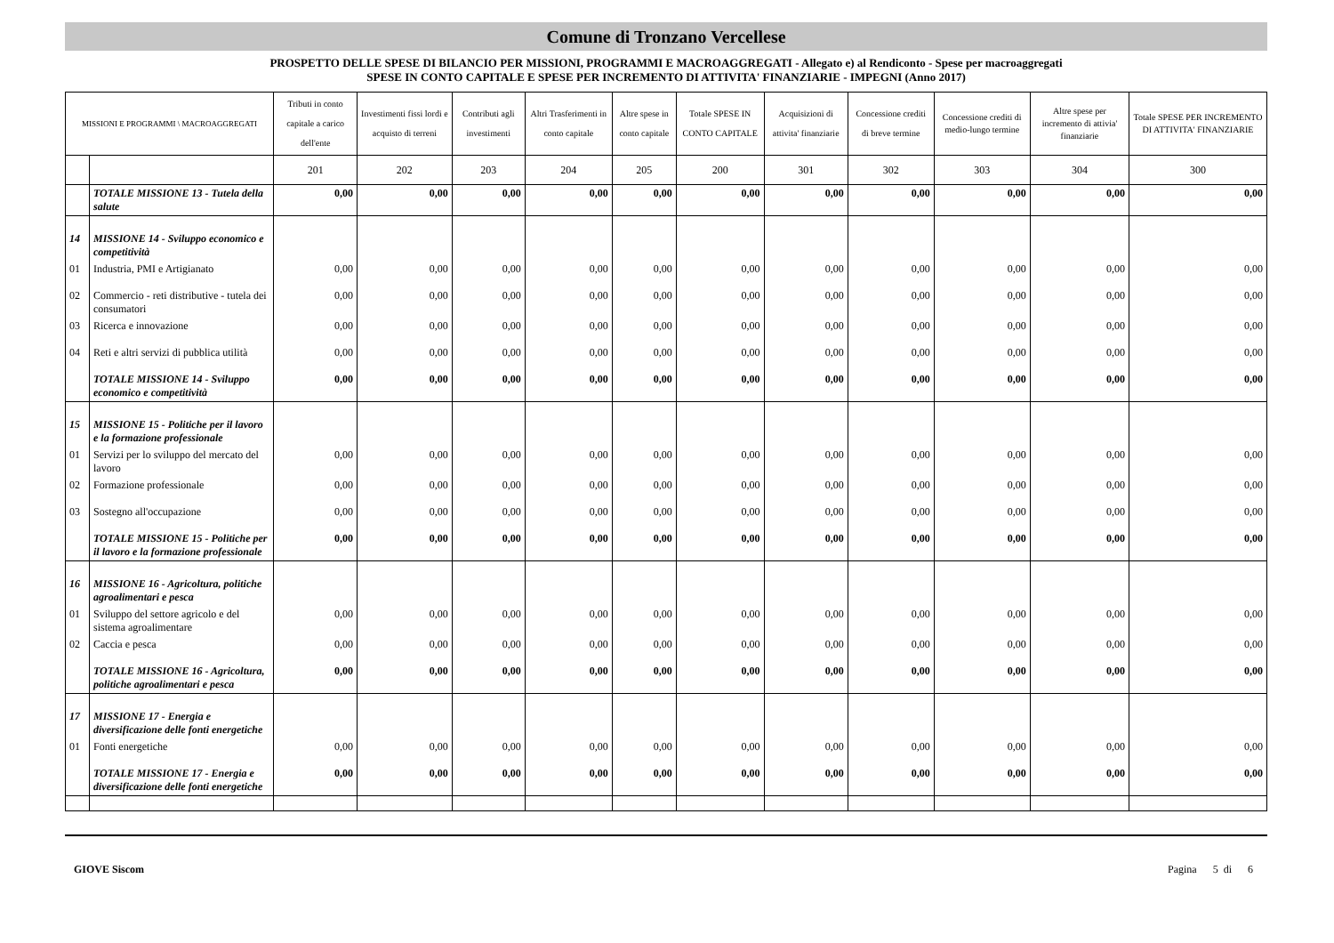Comune di Tronzano Vercellese
PROSPETTO DELLE SPESE DI BILANCIO PER MISSIONI, PROGRAMMI E MACROAGGREGATI - Allegato e) al Rendiconto - Spese per macroaggregati
SPESE IN CONTO CAPITALE E SPESE PER INCREMENTO DI ATTIVITA' FINANZIARIE - IMPEGNI (Anno 2017)
| MISSIONI E PROGRAMMI \ MACROAGGREGATI | | Tributi in conto capitale a carico dell'ente | Investimenti fissi lordi e acquisto di terreni | Contributi agli investimenti | Altri Trasferimenti in conto capitale | Altre spese in conto capitale | Totale SPESE IN CONTO CAPITALE | Acquisizioni di attivita' finanziarie | Concessione crediti di breve termine | Concessione crediti di medio-lungo termine | Altre spese per incremento di attivia' finanziarie | Totale SPESE PER INCREMENTO DI ATTIVITA' FINANZIARIE |
| --- | --- | --- | --- | --- | --- | --- | --- | --- | --- | --- | --- | --- |
| | | 201 | 202 | 203 | 204 | 205 | 200 | 301 | 302 | 303 | 304 | 300 |
| | TOTALE MISSIONE 13 - Tutela della salute | 0,00 | 0,00 | 0,00 | 0,00 | 0,00 | 0,00 | 0,00 | 0,00 | 0,00 | 0,00 | 0,00 |
| 14 | MISSIONE 14 - Sviluppo economico e competitività | | | | | | | | | | | |
| 01 | Industria, PMI e Artigianato | 0,00 | 0,00 | 0,00 | 0,00 | 0,00 | 0,00 | 0,00 | 0,00 | 0,00 | 0,00 | 0,00 |
| 02 | Commercio - reti distributive - tutela dei consumatori | 0,00 | 0,00 | 0,00 | 0,00 | 0,00 | 0,00 | 0,00 | 0,00 | 0,00 | 0,00 | 0,00 |
| 03 | Ricerca e innovazione | 0,00 | 0,00 | 0,00 | 0,00 | 0,00 | 0,00 | 0,00 | 0,00 | 0,00 | 0,00 | 0,00 |
| 04 | Reti e altri servizi di pubblica utilità | 0,00 | 0,00 | 0,00 | 0,00 | 0,00 | 0,00 | 0,00 | 0,00 | 0,00 | 0,00 | 0,00 |
| | TOTALE MISSIONE 14 - Sviluppo economico e competitività | 0,00 | 0,00 | 0,00 | 0,00 | 0,00 | 0,00 | 0,00 | 0,00 | 0,00 | 0,00 | 0,00 |
| 15 | MISSIONE 15 - Politiche per il lavoro e la formazione professionale | | | | | | | | | | | |
| 01 | Servizi per lo sviluppo del mercato del lavoro | 0,00 | 0,00 | 0,00 | 0,00 | 0,00 | 0,00 | 0,00 | 0,00 | 0,00 | 0,00 | 0,00 |
| 02 | Formazione professionale | 0,00 | 0,00 | 0,00 | 0,00 | 0,00 | 0,00 | 0,00 | 0,00 | 0,00 | 0,00 | 0,00 |
| 03 | Sostegno all'occupazione | 0,00 | 0,00 | 0,00 | 0,00 | 0,00 | 0,00 | 0,00 | 0,00 | 0,00 | 0,00 | 0,00 |
| | TOTALE MISSIONE 15 - Politiche per il lavoro e la formazione professionale | 0,00 | 0,00 | 0,00 | 0,00 | 0,00 | 0,00 | 0,00 | 0,00 | 0,00 | 0,00 | 0,00 |
| 16 | MISSIONE 16 - Agricoltura, politiche agroalimentari e pesca | | | | | | | | | | | |
| 01 | Sviluppo del settore agricolo e del sistema agroalimentare | 0,00 | 0,00 | 0,00 | 0,00 | 0,00 | 0,00 | 0,00 | 0,00 | 0,00 | 0,00 | 0,00 |
| 02 | Caccia e pesca | 0,00 | 0,00 | 0,00 | 0,00 | 0,00 | 0,00 | 0,00 | 0,00 | 0,00 | 0,00 | 0,00 |
| | TOTALE MISSIONE 16 - Agricoltura, politiche agroalimentari e pesca | 0,00 | 0,00 | 0,00 | 0,00 | 0,00 | 0,00 | 0,00 | 0,00 | 0,00 | 0,00 | 0,00 |
| 17 | MISSIONE 17 - Energia e diversificazione delle fonti energetiche | | | | | | | | | | | |
| 01 | Fonti energetiche | 0,00 | 0,00 | 0,00 | 0,00 | 0,00 | 0,00 | 0,00 | 0,00 | 0,00 | 0,00 | 0,00 |
| | TOTALE MISSIONE 17 - Energia e diversificazione delle fonti energetiche | 0,00 | 0,00 | 0,00 | 0,00 | 0,00 | 0,00 | 0,00 | 0,00 | 0,00 | 0,00 | 0,00 |
GIOVE Siscom Pagina 5 di 6